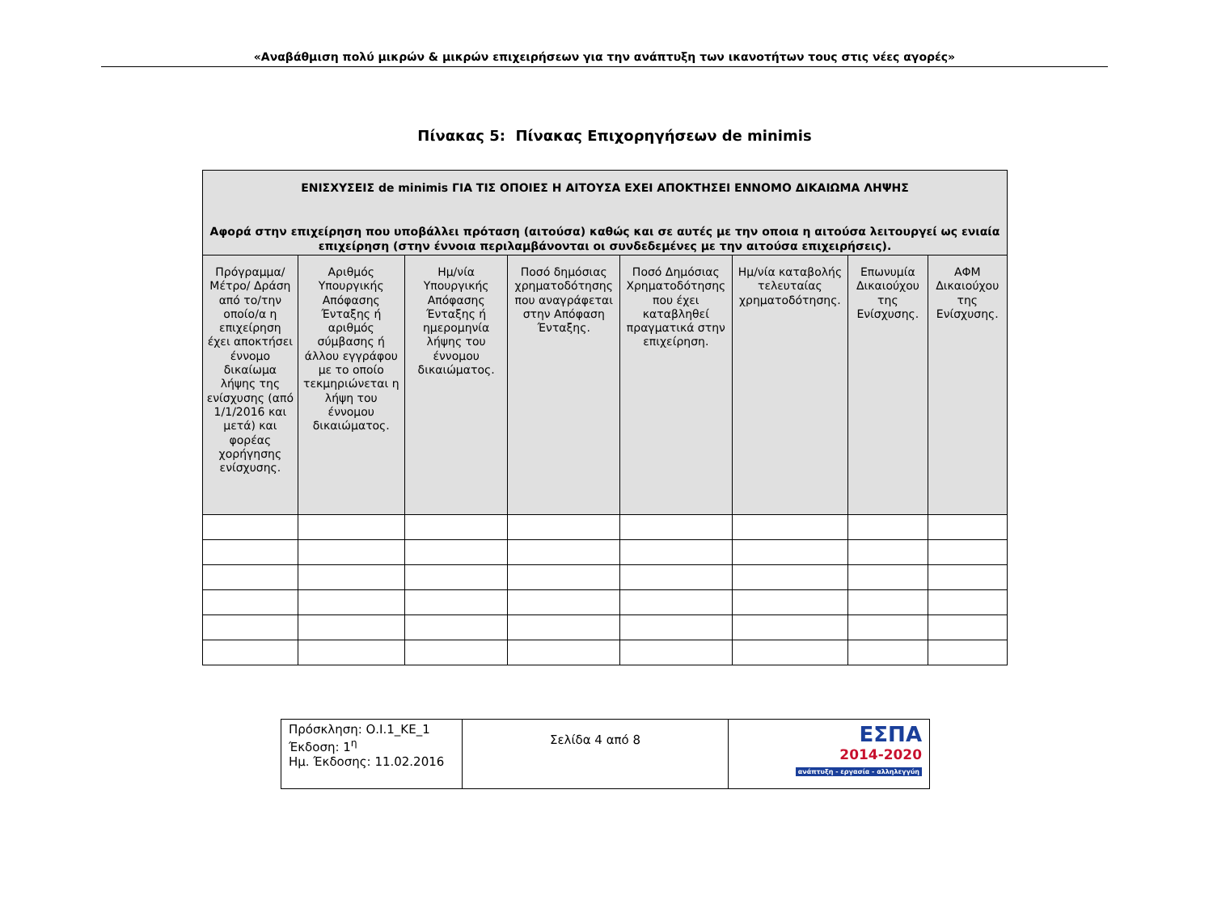«Αναβάθμιση πολύ μικρών & μικρών επιχειρήσεων για την ανάπτυξη των ικανοτήτων τους στις νέες αγορές»
Πίνακας 5: Πίνακας Επιχορηγήσεων de minimis
| ΕΝΙΣΧΥΣΕΙΣ de minimis ΓΙΑ ΤΙΣ ΟΠΟΙΕΣ Η ΑΙΤΟΥΣΑ ΕΧΕΙ ΑΠΟΚΤΗΣΕΙ ΕΝΝΟΜΟ ΔΙΚΑΙΩΜΑ ΛΗΨΗΣ Αφορά στην επιχείρηση που υποβάλλει πρόταση (αιτούσα) καθώς και σε αυτές με την οποια η αιτούσα λειτουργεί ως ενιαία επιχείρηση (στην έννοια περιλαμβάνονται οι συνδεδεμένες με την αιτούσα επιχειρήσεις). | | | | | | | |
| --- | --- | --- | --- | --- | --- | --- | --- |
| Πρόγραμμα/ Μέτρο/ Δράση από το/την οποίο/α η επιχείρηση έχει αποκτήσει έννομο δικαίωμα λήψης της ενίσχυσης (από 1/1/2016 και μετά) και φορέας χορήγησης ενίσχυσης. | Αριθμός Υπουργικής Απόφασης Ένταξης ή αριθμός σύμβασης ή άλλου εγγράφου με το οποίο τεκμηριώνεται η λήψη του έννομου δικαιώματος. | Ημ/νία Υπουργικής Απόφασης Ένταξης ή ημερομηνία λήψης του έννομου δικαιώματος. | Ποσό δημόσιας χρηματοδότησης που αναγράφεται στην Απόφαση Ένταξης. | Ποσό Δημόσιας Χρηματοδότησης που έχει καταβληθεί πραγματικά στην επιχείρηση. | Ημ/νία καταβολής τελευταίας χρηματοδότησης. | Επωνυμία Δικαιούχου της Ενίσχυσης. | ΑΦΜ Δικαιούχου της Ενίσχυσης. |
| Πρόσκληση: Ο.Ι.1_ΚΕ_1 Έκδοση: 1<sup>η</sup> Ημ. Έκδοσης: 11.02.2016 | Σελίδα 4 από 8 | ΕΣΠΑ 2014-2020 ανάπτυξη - εργασία - αλληλεγγύη |